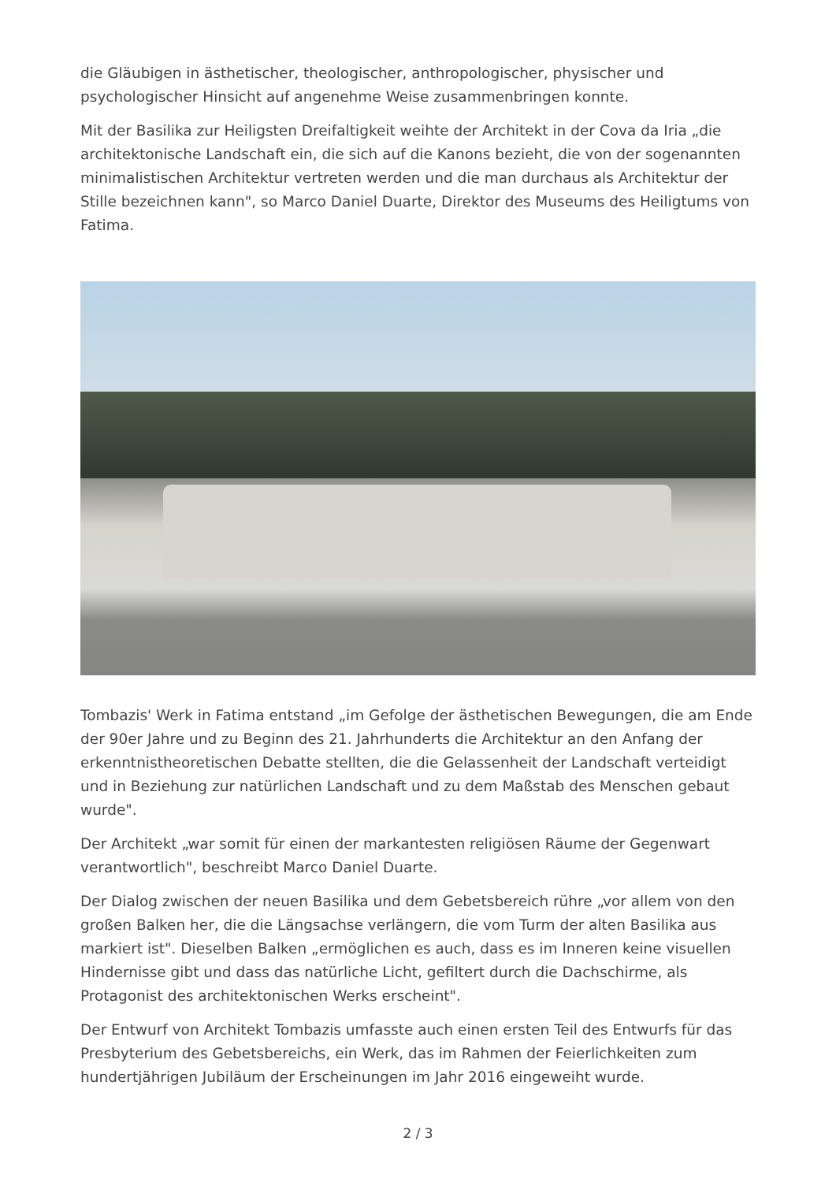die Gläubigen in ästhetischer, theologischer, anthropologischer, physischer und psychologischer Hinsicht auf angenehme Weise zusammenbringen konnte.
Mit der Basilika zur Heiligsten Dreifaltigkeit weihte der Architekt in der Cova da Iria „die architektonische Landschaft ein, die sich auf die Kanons bezieht, die von der sogenannten minimalistischen Architektur vertreten werden und die man durchaus als Architektur der Stille bezeichnen kann", so Marco Daniel Duarte, Direktor des Museums des Heiligtums von Fatima.
Tombazis' Werk in Fatima entstand „im Gefolge der ästhetischen Bewegungen, die am Ende der 90er Jahre und zu Beginn des 21. Jahrhunderts die Architektur an den Anfang der erkenntnistheoretischen Debatte stellten, die die Gelassenheit der Landschaft verteidigt und in Beziehung zur natürlichen Landschaft und zu dem Maßstab des Menschen gebaut wurde".
Der Architekt „war somit für einen der markantesten religiösen Räume der Gegenwart verantwortlich", beschreibt Marco Daniel Duarte.
Der Dialog zwischen der neuen Basilika und dem Gebetsbereich rühre „vor allem von den großen Balken her, die die Längsachse verlängern, die vom Turm der alten Basilika aus markiert ist". Dieselben Balken „ermöglichen es auch, dass es im Inneren keine visuellen Hindernisse gibt und dass das natürliche Licht, gefiltert durch die Dachschirme, als Protagonist des architektonischen Werks erscheint".
Der Entwurf von Architekt Tombazis umfasste auch einen ersten Teil des Entwurfs für das Presbyterium des Gebetsbereichs, ein Werk, das im Rahmen der Feierlichkeiten zum hundertjährigen Jubiläum der Erscheinungen im Jahr 2016 eingeweiht wurde.
2 / 3